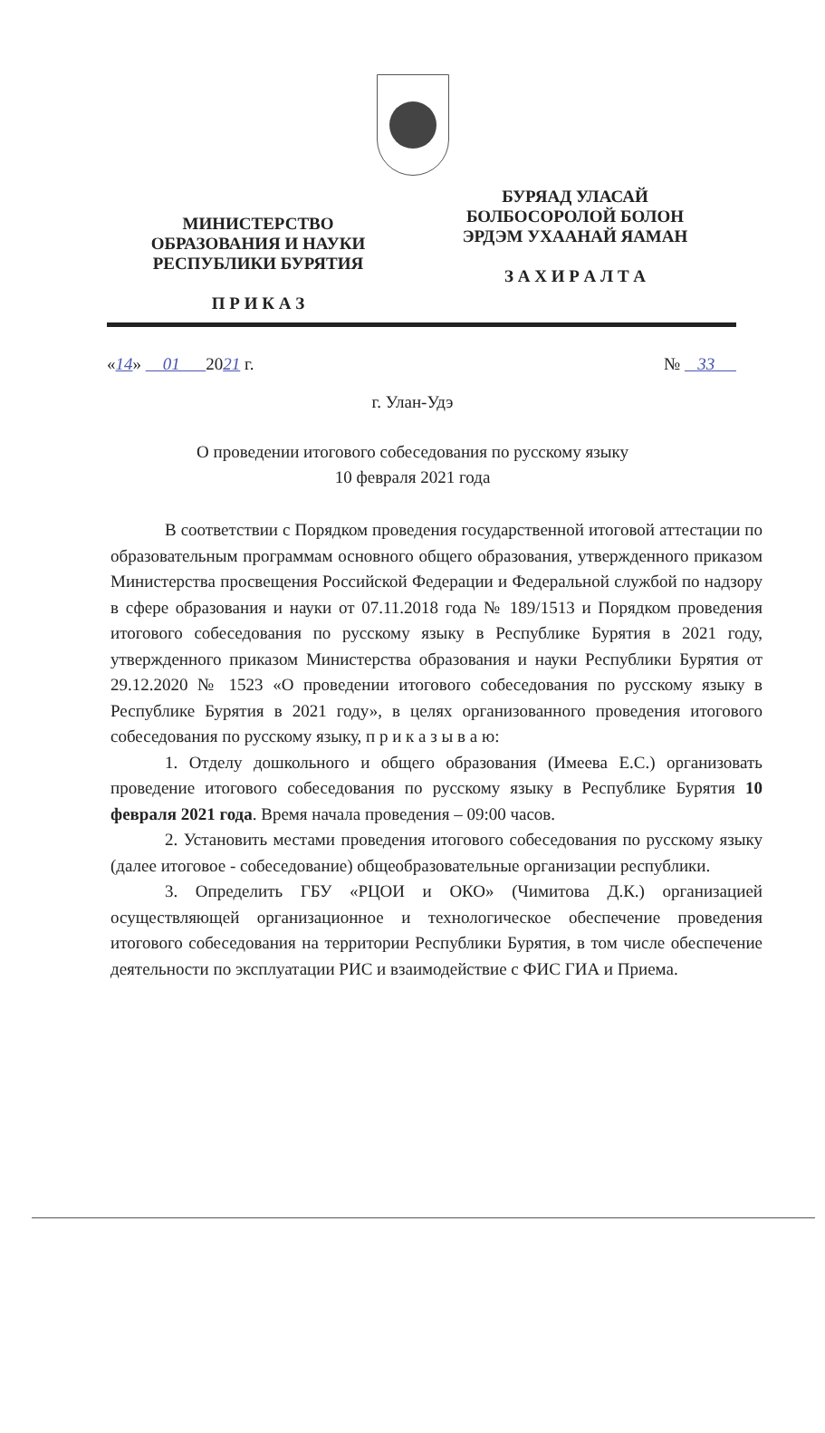МИНИСТЕРСТВО
ОБРАЗОВАНИЯ И НАУКИ
РЕСПУБЛИКИ БУРЯТИЯ
П Р И К А З
БУРЯАД УЛАСАЙ
БОЛБОСОРОЛОЙ БОЛОН
ЭРДЭМ УХААНАЙ ЯАМАН
З А Х И Р А Л Т А
«14» 01 2021 г. № 33
г. Улан-Удэ
О проведении итогового собеседования по русскому языку
10 февраля 2021 года
В соответствии с Порядком проведения государственной итоговой аттестации по образовательным программам основного общего образования, утвержденного приказом Министерства просвещения Российской Федерации и Федеральной службой по надзору в сфере образования и науки от 07.11.2018 года № 189/1513 и Порядком проведения итогового собеседования по русскому языку в Республике Бурятия в 2021 году, утвержденного приказом Министерства образования и науки Республики Бурятия от 29.12.2020 № 1523 «О проведении итогового собеседования по русскому языку в Республике Бурятия в 2021 году», в целях организованного проведения итогового собеседования по русскому языку, п р и к а з ы в а ю:
1. Отделу дошкольного и общего образования (Имеева Е.С.) организовать проведение итогового собеседования по русскому языку в Республике Бурятия 10 февраля 2021 года. Время начала проведения – 09:00 часов.
2. Установить местами проведения итогового собеседования по русскому языку (далее итоговое - собеседование) общеобразовательные организации республики.
3. Определить ГБУ «РЦОИ и ОКО» (Чимитова Д.К.) организацией осуществляющей организационное и технологическое обеспечение проведения итогового собеседования на территории Республики Бурятия, в том числе обеспечение деятельности по эксплуатации РИС и взаимодействие с ФИС ГИА и Приема.